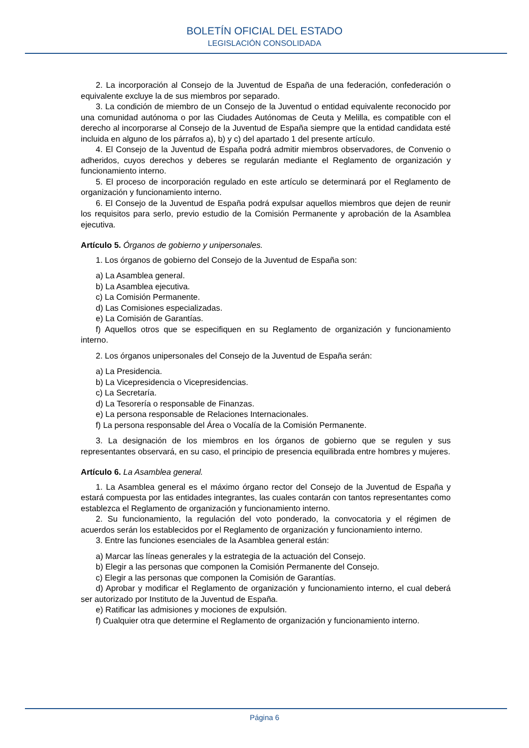BOLETÍN OFICIAL DEL ESTADO
LEGISLACIÓN CONSOLIDADA
2. La incorporación al Consejo de la Juventud de España de una federación, confederación o equivalente excluye la de sus miembros por separado.
3. La condición de miembro de un Consejo de la Juventud o entidad equivalente reconocido por una comunidad autónoma o por las Ciudades Autónomas de Ceuta y Melilla, es compatible con el derecho al incorporarse al Consejo de la Juventud de España siempre que la entidad candidata esté incluida en alguno de los párrafos a), b) y c) del apartado 1 del presente artículo.
4. El Consejo de la Juventud de España podrá admitir miembros observadores, de Convenio o adheridos, cuyos derechos y deberes se regularán mediante el Reglamento de organización y funcionamiento interno.
5. El proceso de incorporación regulado en este artículo se determinará por el Reglamento de organización y funcionamiento interno.
6. El Consejo de la Juventud de España podrá expulsar aquellos miembros que dejen de reunir los requisitos para serlo, previo estudio de la Comisión Permanente y aprobación de la Asamblea ejecutiva.
Artículo 5. Órganos de gobierno y unipersonales.
1. Los órganos de gobierno del Consejo de la Juventud de España son:
a) La Asamblea general.
b) La Asamblea ejecutiva.
c) La Comisión Permanente.
d) Las Comisiones especializadas.
e) La Comisión de Garantías.
f) Aquellos otros que se especifiquen en su Reglamento de organización y funcionamiento interno.
2. Los órganos unipersonales del Consejo de la Juventud de España serán:
a) La Presidencia.
b) La Vicepresidencia o Vicepresidencias.
c) La Secretaría.
d) La Tesorería o responsable de Finanzas.
e) La persona responsable de Relaciones Internacionales.
f) La persona responsable del Área o Vocalía de la Comisión Permanente.
3. La designación de los miembros en los órganos de gobierno que se regulen y sus representantes observará, en su caso, el principio de presencia equilibrada entre hombres y mujeres.
Artículo 6. La Asamblea general.
1. La Asamblea general es el máximo órgano rector del Consejo de la Juventud de España y estará compuesta por las entidades integrantes, las cuales contarán con tantos representantes como establezca el Reglamento de organización y funcionamiento interno.
2. Su funcionamiento, la regulación del voto ponderado, la convocatoria y el régimen de acuerdos serán los establecidos por el Reglamento de organización y funcionamiento interno.
3. Entre las funciones esenciales de la Asamblea general están:
a) Marcar las líneas generales y la estrategia de la actuación del Consejo.
b) Elegir a las personas que componen la Comisión Permanente del Consejo.
c) Elegir a las personas que componen la Comisión de Garantías.
d) Aprobar y modificar el Reglamento de organización y funcionamiento interno, el cual deberá ser autorizado por Instituto de la Juventud de España.
e) Ratificar las admisiones y mociones de expulsión.
f) Cualquier otra que determine el Reglamento de organización y funcionamiento interno.
Página 6